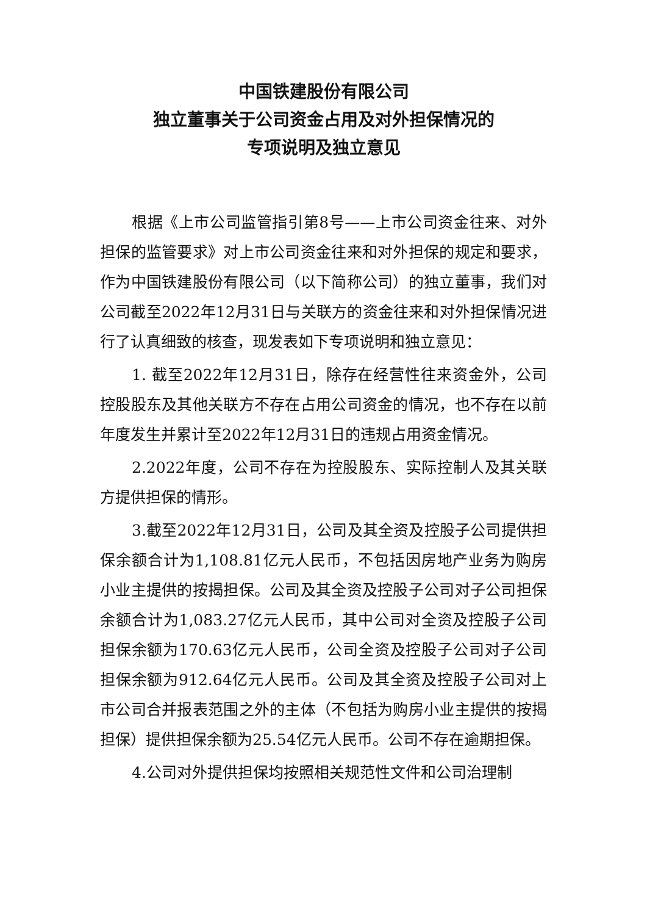中国铁建股份有限公司
独立董事关于公司资金占用及对外担保情况的
专项说明及独立意见
根据《上市公司监管指引第8号——上市公司资金往来、对外担保的监管要求》对上市公司资金往来和对外担保的规定和要求，作为中国铁建股份有限公司（以下简称公司）的独立董事，我们对公司截至2022年12月31日与关联方的资金往来和对外担保情况进行了认真细致的核查，现发表如下专项说明和独立意见：
1. 截至2022年12月31日，除存在经营性往来资金外，公司控股股东及其他关联方不存在占用公司资金的情况，也不存在以前年度发生并累计至2022年12月31日的违规占用资金情况。
2.2022年度，公司不存在为控股股东、实际控制人及其关联方提供担保的情形。
3.截至2022年12月31日，公司及其全资及控股子公司提供担保余额合计为1,108.81亿元人民币，不包括因房地产业务为购房小业主提供的按揭担保。公司及其全资及控股子公司对子公司担保余额合计为1,083.27亿元人民币，其中公司对全资及控股子公司担保余额为170.63亿元人民币，公司全资及控股子公司对子公司担保余额为912.64亿元人民币。公司及其全资及控股子公司对上市公司合并报表范围之外的主体（不包括为购房小业主提供的按揭担保）提供担保余额为25.54亿元人民币。公司不存在逾期担保。
4.公司对外提供担保均按照相关规范性文件和公司治理制